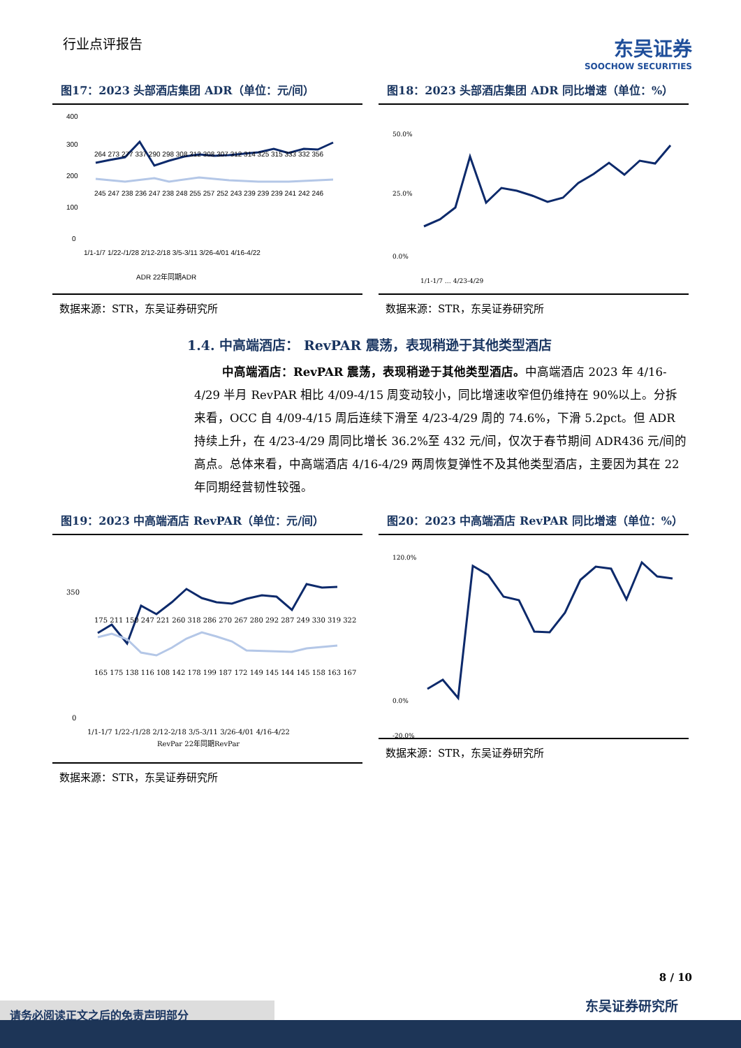行业点评报告
东吴证券
SOOCHOW SECURITIES
图17：2023 头部酒店集团 ADR（单位：元/间）
400
300
200
100
0
1/1-1/7 1/22-/1/28 2/12-2/18 3/5-3/11 3/26-4/01 4/16-4/22
264 273 277 337 290 298 308 312 308 307 312 314 325 315 333 332 356
245 247 238 236 247 238 248 255 257 252 243 239 239 239 241 242 246
ADR 22年同期ADR
数据来源：STR，东吴证券研究所
图18：2023 头部酒店集团 ADR 同比增速（单位：%）
50.0%
25.0%
0.0%
1/1-1/7 … 4/23-4/29
数据来源：STR，东吴证券研究所
1.4. 中高端酒店： RevPAR 震荡，表现稍逊于其他类型酒店
中高端酒店：RevPAR 震荡，表现稍逊于其他类型酒店。中高端酒店 2023 年 4/16-4/29 半月 RevPAR 相比 4/09-4/15 周变动较小，同比增速收窄但仍维持在 90%以上。分拆来看，OCC 自 4/09-4/15 周后连续下滑至 4/23-4/29 周的 74.6%，下滑 5.2pct。但 ADR 持续上升，在 4/23-4/29 周同比增长 36.2%至 432 元/间，仅次于春节期间 ADR436 元/间的高点。总体来看，中高端酒店 4/16-4/29 两周恢复弹性不及其他类型酒店，主要因为其在 22 年同期经营韧性较强。
图19：2023 中高端酒店 RevPAR（单位：元/间）
350
0
1/1-1/7 1/22-/1/28 2/12-2/18 3/5-3/11 3/26-4/01 4/16-4/22
175 211 150 247 221 260 318 286 270 267 280 292 287 249 330 319 322
165 175 138 116 108 142 178 199 187 172 149 145 144 145 158 163 167
RevPar 22年同期RevPar
数据来源：STR，东吴证券研究所
图20：2023 中高端酒店 RevPAR 同比增速（单位：%）
120.0%
0.0%
-20.0%
数据来源：STR，东吴证券研究所
8 / 10
东吴证券研究所 请务必阅读正文之后的免责声明部分